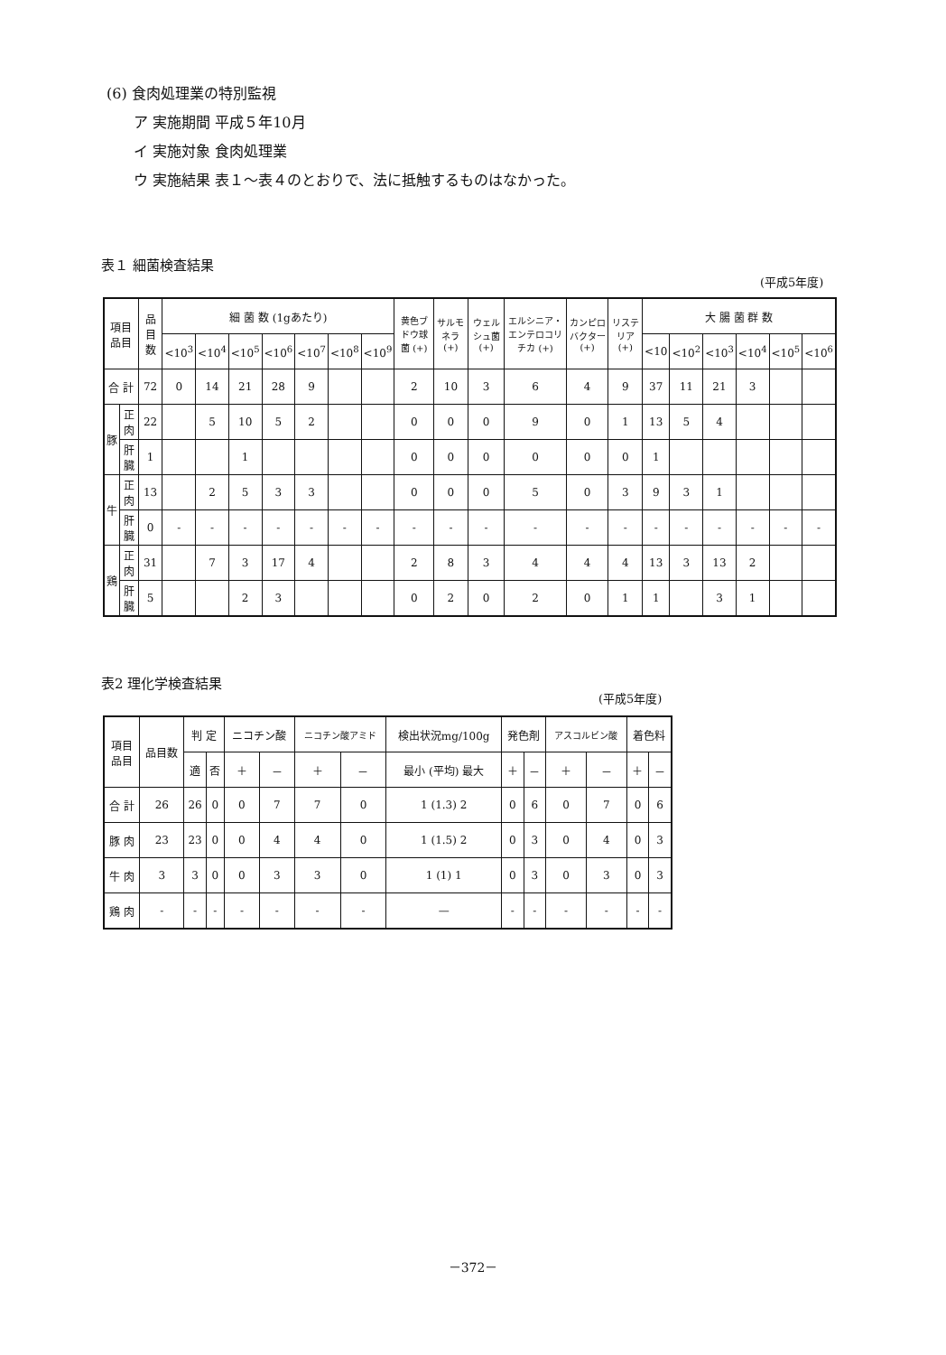(6) 食肉処理業の特別監視
ア 実施期間 平成５年10月
イ 実施対象 食肉処理業
ウ 実施結果 表１～表４のとおりで、法に抵触するものはなかった。
表１ 細菌検査結果
(平成5年度)
| 項目 品目 | | 品目数 | 細 菌 数 (1gあたり) | | | | | | | 黄色ブドウ球菌 (+) | サルモネラ (+) | ウェルシュ菌 (+) | エルシニア・エンテロコリチカ (+) | カンピロバクター (+) | リステリア (+) | 大 腸 菌 群 数 | | | | | |
| --- | --- | --- | --- | --- | --- | --- | --- | --- | --- | --- | --- | --- | --- | --- | --- | --- | --- | --- | --- | --- | --- |
| | | | <10<sup>3</sup> | <10<sup>4</sup> | <10<sup>5</sup> | <10<sup>6</sup> | <10<sup>7</sup> | <10<sup>8</sup> | <10<sup>9</sup> | | | | | | | <10 | <10<sup>2</sup> | <10<sup>3</sup> | <10<sup>4</sup> | <10<sup>5</sup> | <10<sup>6</sup> |
| 合 計 | | 72 | 0 | 14 | 21 | 28 | 9 | | | 2 | 10 | 3 | 6 | 4 | 9 | 37 | 11 | 21 | 3 | | |
| 豚 | 正肉 | 22 | | 5 | 10 | 5 | 2 | | | 0 | 0 | 0 | 9 | 0 | 1 | 13 | 5 | 4 | | | |
| | 肝臓 | 1 | | | 1 | | | | | 0 | 0 | 0 | 0 | 0 | 0 | 1 | | | | | |
| 牛 | 正肉 | 13 | | 2 | 5 | 3 | 3 | | | 0 | 0 | 0 | 5 | 0 | 3 | 9 | 3 | 1 | | | |
| | 肝臓 | 0 | - | - | - | - | - | - | - | - | - | - | - | - | - | - | - | - | - | - | - |
| 鶏 | 正肉 | 31 | | 7 | 3 | 17 | 4 | | | 2 | 8 | 3 | 4 | 4 | 4 | 13 | 3 | 13 | 2 | | |
| | 肝臓 | 5 | | | 2 | 3 | | | | 0 | 2 | 0 | 2 | 0 | 1 | 1 | | 3 | 1 | | |
表2 理化学検査結果
(平成5年度)
| 項目 品目 | 品目数 | 判 定 | | ニコチン酸 | | ニコチン酸アミド | | 検出状況mg/100g | 発色剤 | | アスコルビン酸 | | 着色料 | |
| --- | --- | --- | --- | --- | --- | --- | --- | --- | --- | --- | --- | --- | --- | --- |
| | | 適 | 否 | ＋ | － | ＋ | － | 最小 (平均) 最大 | ＋ | － | ＋ | － | ＋ | － |
| 合 計 | 26 | 26 | 0 | 0 | 7 | 7 | 0 | 1 (1.3) 2 | 0 | 6 | 0 | 7 | 0 | 6 |
| 豚 肉 | 23 | 23 | 0 | 0 | 4 | 4 | 0 | 1 (1.5) 2 | 0 | 3 | 0 | 4 | 0 | 3 |
| 牛 肉 | 3 | 3 | 0 | 0 | 3 | 3 | 0 | 1 (1) 1 | 0 | 3 | 0 | 3 | 0 | 3 |
| 鶏 肉 | - | - | - | - | - | - | - | — | - | - | - | - | - | - |
－372－